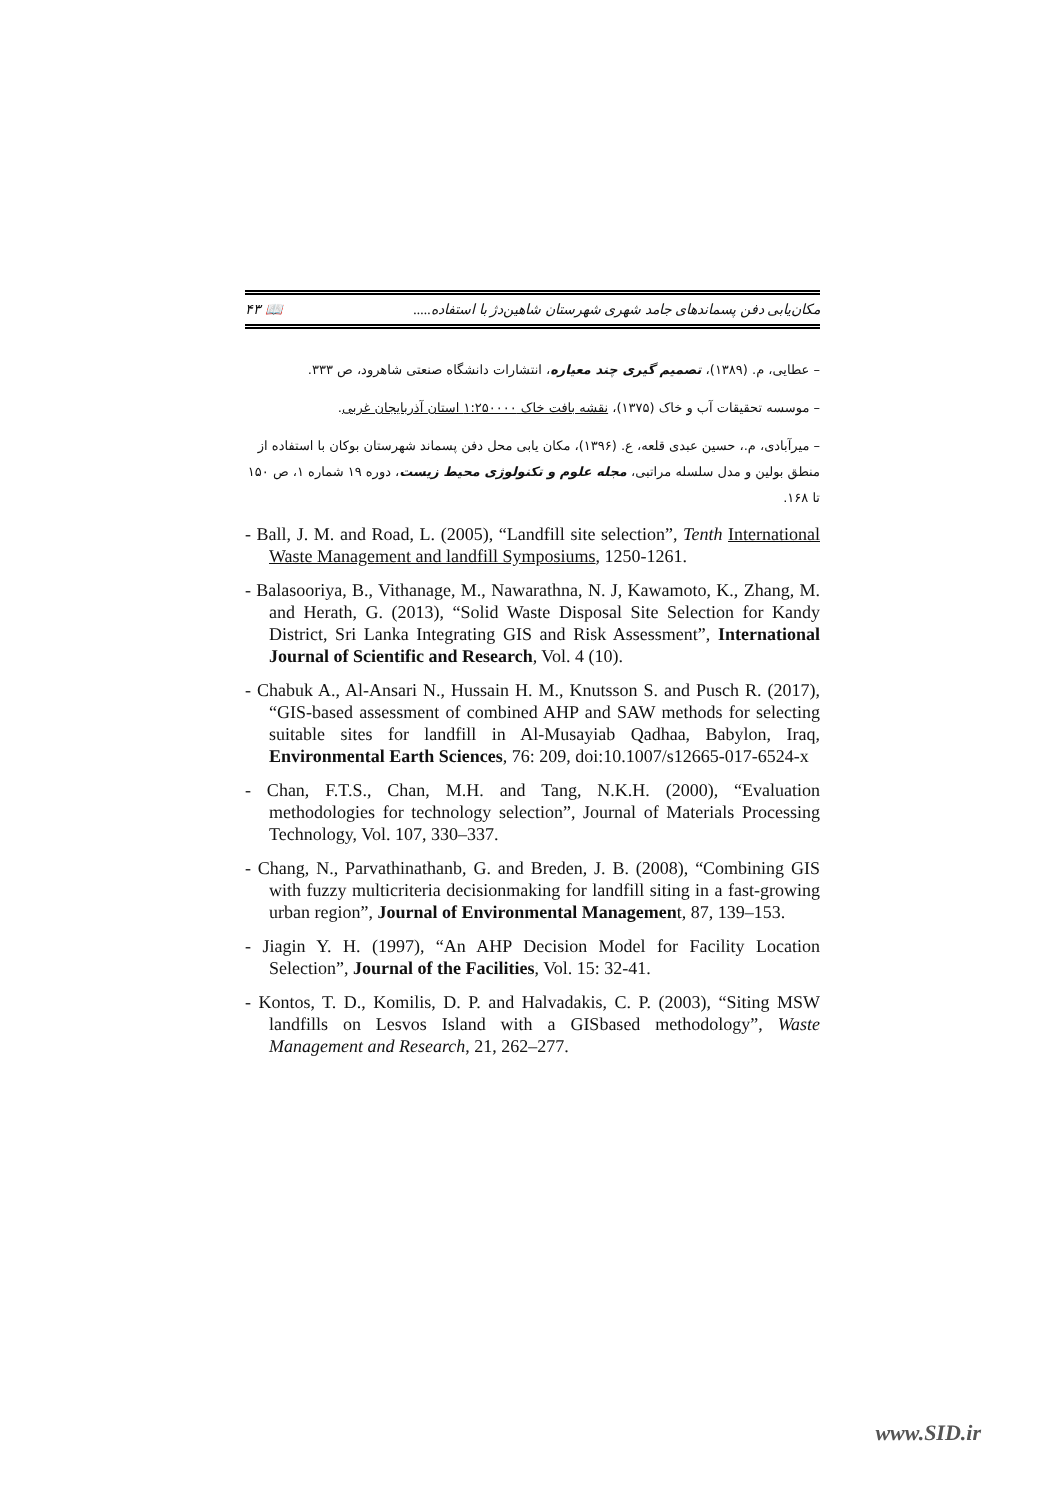مکان‌یابی دفن پسماندهای جامد شهری شهرستان شاهین‌دژ با استفاده..... 📖 ۴۳
– عطایی، م. (۱۳۸۹)، تصمیم گیری چند معیاره، انتشارات دانشگاه صنعتی شاهرود، ص ۳۳۳.
– موسسه تحقیقات آب و خاک (۱۳۷۵)، نقشه بافت خاک ۱:۲۵۰۰۰۰ استان آذربایجان غربی.
– میرآبادی، م.، حسین عبدی قلعه، ع. (۱۳۹۶)، مکان یابی محل دفن پسماند شهرستان بوکان با استفاده از منطق بولین و مدل سلسله مراتبی، مجله علوم و تکنولوژی محیط زیست، دوره ۱۹ شماره ۱، ص ۱۵۰ تا ۱۶۸.
- Ball, J. M. and Road, L. (2005), “Landfill site selection”, Tenth International Waste Management and landfill Symposiums, 1250-1261.
- Balasooriya, B., Vithanage, M., Nawarathna, N. J, Kawamoto, K., Zhang, M. and Herath, G. (2013), “Solid Waste Disposal Site Selection for Kandy District, Sri Lanka Integrating GIS and Risk Assessment”, International Journal of Scientific and Research, Vol. 4 (10).
- Chabuk A., Al-Ansari N., Hussain H. M., Knutsson S. and Pusch R. (2017), “GIS-based assessment of combined AHP and SAW methods for selecting suitable sites for landfill in Al-Musayiab Qadhaa, Babylon, Iraq, Environmental Earth Sciences, 76: 209, doi:10.1007/s12665-017-6524-x
- Chan, F.T.S., Chan, M.H. and Tang, N.K.H. (2000), “Evaluation methodologies for technology selection”, Journal of Materials Processing Technology, Vol. 107, 330–337.
- Chang, N., Parvathinathanb, G. and Breden, J. B. (2008), “Combining GIS with fuzzy multicriteria decisionmaking for landfill siting in a fast-growing urban region”, Journal of Environmental Management, 87, 139–153.
- Jiagin Y. H. (1997), “An AHP Decision Model for Facility Location Selection”, Journal of the Facilities, Vol. 15: 32-41.
- Kontos, T. D., Komilis, D. P. and Halvadakis, C. P. (2003), “Siting MSW landfills on Lesvos Island with a GISbased methodology”, Waste Management and Research, 21, 262–277.
www.SID.ir